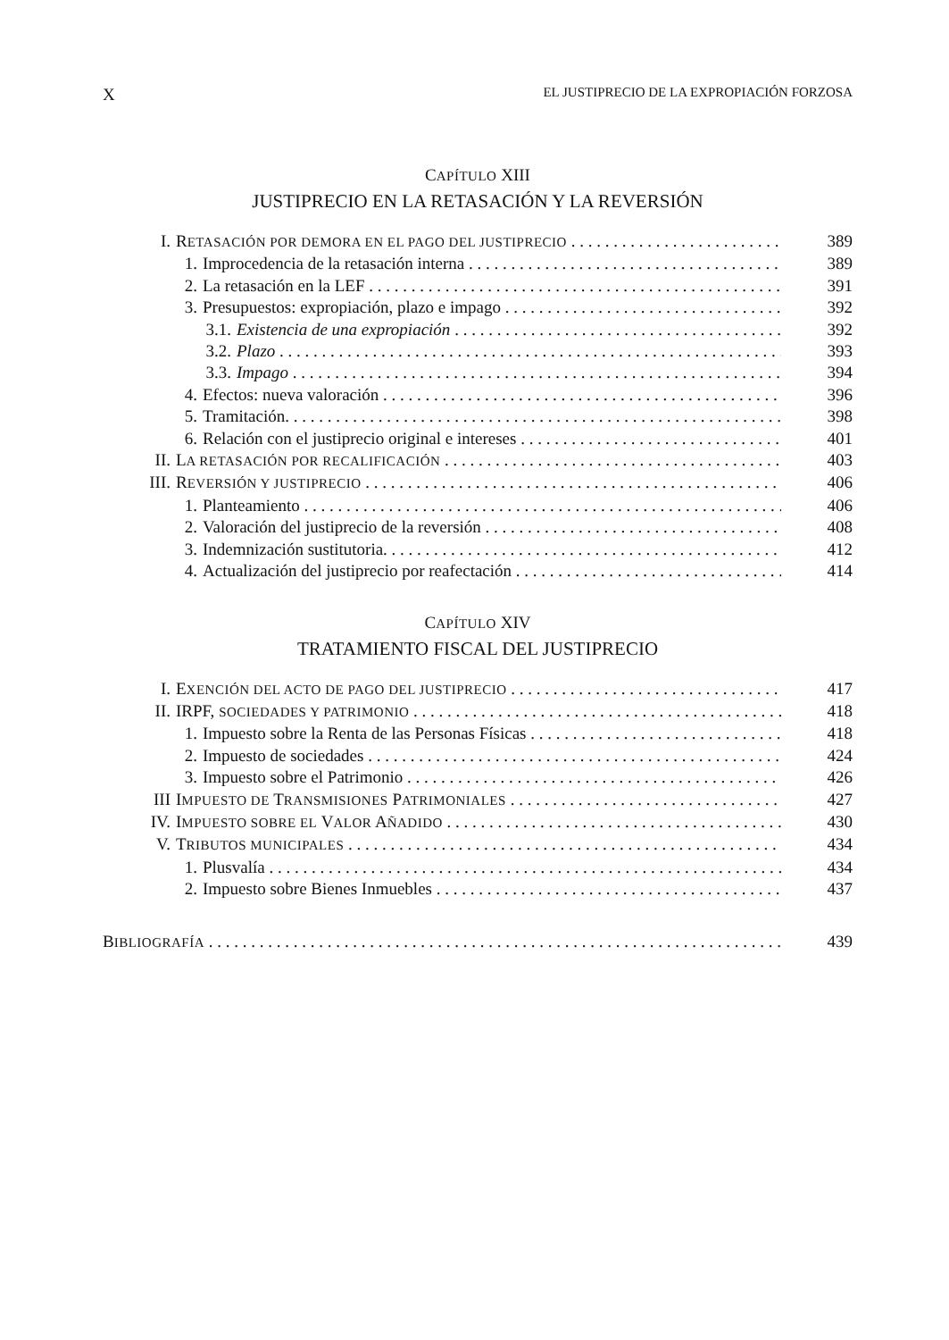X EL JUSTIPRECIO DE LA EXPROPIACIÓN FORZOSA
CAPÍTULO XIII
JUSTIPRECIO EN LA RETASACIÓN Y LA REVERSIÓN
I. RETASACIÓN POR DEMORA EN EL PAGO DEL JUSTIPRECIO 389
1. Improcedencia de la retasación interna 389
2. La retasación en la LEF 391
3. Presupuestos: expropiación, plazo e impago 392
3.1. Existencia de una expropiación 392
3.2. Plazo 393
3.3. Impago 394
4. Efectos: nueva valoración 396
5. Tramitación. 398
6. Relación con el justiprecio original e intereses 401
II. LA RETASACIÓN POR RECALIFICACIÓN 403
III. REVERSIÓN Y JUSTIPRECIO 406
1. Planteamiento 406
2. Valoración del justiprecio de la reversión 408
3. Indemnización sustitutoria. 412
4. Actualización del justiprecio por reafectación 414
CAPÍTULO XIV
TRATAMIENTO FISCAL DEL JUSTIPRECIO
I. EXENCIÓN DEL ACTO DE PAGO DEL JUSTIPRECIO 417
II. IRPF, SOCIEDADES Y PATRIMONIO 418
1. Impuesto sobre la Renta de las Personas Físicas 418
2. Impuesto de sociedades 424
3. Impuesto sobre el Patrimonio 426
III IMPUESTO DE TRANSMISIONES PATRIMONIALES 427
IV. IMPUESTO SOBRE EL VALOR AÑADIDO 430
V. TRIBUTOS MUNICIPALES 434
1. Plusvalía 434
2. Impuesto sobre Bienes Inmuebles 437
BIBLIOGRAFÍA 439